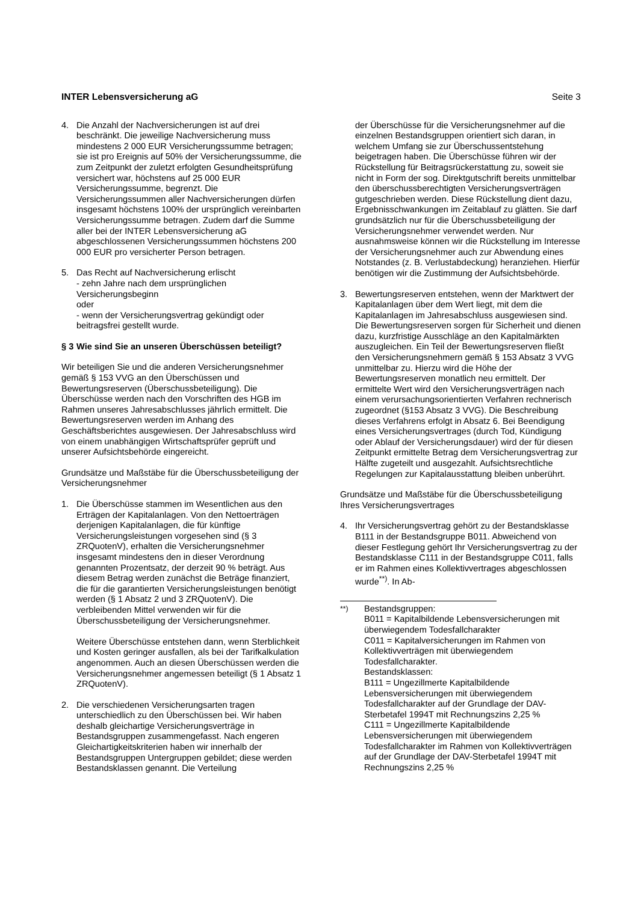INTER Lebensversicherung aG Seite 3
4. Die Anzahl der Nachversicherungen ist auf drei beschränkt. Die jeweilige Nachversicherung muss mindestens 2 000 EUR Versicherungssumme betragen; sie ist pro Ereignis auf 50% der Versicherungssumme, die zum Zeitpunkt der zuletzt erfolgten Gesundheitsprüfung versichert war, höchstens auf 25 000 EUR Versicherungssumme, begrenzt. Die Versicherungssummen aller Nachversicherungen dürfen insgesamt höchstens 100% der ursprünglich vereinbarten Versicherungssumme betragen. Zudem darf die Summe aller bei der INTER Lebensversicherung aG abgeschlossenen Versicherungssummen höchstens 200 000 EUR pro versicherter Person betragen.
5. Das Recht auf Nachversicherung erlischt
- zehn Jahre nach dem ursprünglichen Versicherungsbeginn
oder
- wenn der Versicherungsvertrag gekündigt oder beitragsfrei gestellt wurde.
§ 3 Wie sind Sie an unseren Überschüssen beteiligt?
Wir beteiligen Sie und die anderen Versicherungsnehmer gemäß § 153 VVG an den Überschüssen und Bewertungsreserven (Überschussbeteiligung). Die Überschüsse werden nach den Vorschriften des HGB im Rahmen unseres Jahresabschlusses jährlich ermittelt. Die Bewertungsreserven werden im Anhang des Geschäftsberichtes ausgewiesen. Der Jahresabschluss wird von einem unabhängigen Wirtschaftsprüfer geprüft und unserer Aufsichtsbehörde eingereicht.
Grundsätze und Maßstäbe für die Überschussbeteiligung der Versicherungsnehmer
1. Die Überschüsse stammen im Wesentlichen aus den Erträgen der Kapitalanlagen. Von den Nettoerträgen derjenigen Kapitalanlagen, die für künftige Versicherungsleistungen vorgesehen sind (§ 3 ZRQuotenV), erhalten die Versicherungsnehmer insgesamt mindestens den in dieser Verordnung genannten Prozentsatz, der derzeit 90 % beträgt. Aus diesem Betrag werden zunächst die Beträge finanziert, die für die garantierten Versicherungsleistungen benötigt werden (§ 1 Absatz 2 und 3 ZRQuotenV). Die verbleibenden Mittel verwenden wir für die Überschussbeteiligung der Versicherungsnehmer.
Weitere Überschüsse entstehen dann, wenn Sterblichkeit und Kosten geringer ausfallen, als bei der Tarifkalkulation angenommen. Auch an diesen Überschüssen werden die Versicherungsnehmer angemessen beteiligt (§ 1 Absatz 1 ZRQuotenV).
2. Die verschiedenen Versicherungsarten tragen unterschiedlich zu den Überschüssen bei. Wir haben deshalb gleichartige Versicherungsverträge in Bestandsgruppen zusammengefasst. Nach engeren Gleichartigkeitskriterien haben wir innerhalb der Bestandsgruppen Untergruppen gebildet; diese werden Bestandsklassen genannt. Die Verteilung
der Überschüsse für die Versicherungsnehmer auf die einzelnen Bestandsgruppen orientiert sich daran, in welchem Umfang sie zur Überschussentstehung beigetragen haben. Die Überschüsse führen wir der Rückstellung für Beitragsrückerstattung zu, soweit sie nicht in Form der sog. Direktgutschrift bereits unmittelbar den überschussberechtigten Versicherungsverträgen gutgeschrieben werden. Diese Rückstellung dient dazu, Ergebnisschwankungen im Zeitablauf zu glätten. Sie darf grundsätzlich nur für die Überschussbeteiligung der Versicherungsnehmer verwendet werden. Nur ausnahmsweise können wir die Rückstellung im Interesse der Versicherungsnehmer auch zur Abwendung eines Notstandes (z. B. Verlustabdeckung) heranziehen. Hierfür benötigen wir die Zustimmung der Aufsichtsbehörde.
3. Bewertungsreserven entstehen, wenn der Marktwert der Kapitalanlagen über dem Wert liegt, mit dem die Kapitalanlagen im Jahresabschluss ausgewiesen sind. Die Bewertungsreserven sorgen für Sicherheit und dienen dazu, kurzfristige Ausschläge an den Kapitalmärkten auszugleichen. Ein Teil der Bewertungsreserven fließt den Versicherungsnehmern gemäß § 153 Absatz 3 VVG unmittelbar zu. Hierzu wird die Höhe der Bewertungsreserven monatlich neu ermittelt. Der ermittelte Wert wird den Versicherungsverträgen nach einem verursachungsorientierten Verfahren rechnerisch zugeordnet (§153 Absatz 3 VVG). Die Beschreibung dieses Verfahrens erfolgt in Absatz 6. Bei Beendigung eines Versicherungsvertrages (durch Tod, Kündigung oder Ablauf der Versicherungsdauer) wird der für diesen Zeitpunkt ermittelte Betrag dem Versicherungsvertrag zur Hälfte zugeteilt und ausgezahlt. Aufsichtsrechtliche Regelungen zur Kapitalausstattung bleiben unberührt.
Grundsätze und Maßstäbe für die Überschussbeteiligung Ihres Versicherungsvertrages
4. Ihr Versicherungsvertrag gehört zu der Bestandsklasse B111 in der Bestandsgruppe B011. Abweichend von dieser Festlegung gehört Ihr Versicherungsvertrag zu der Bestandsklasse C111 in der Bestandsgruppe C011, falls er im Rahmen eines Kollektivvertrages abgeschlossen wurde<sup>**)</sup>. In Ab-
<sup>**)</sup> Bestandsgruppen:
B011 = Kapitalbildende Lebensversicherungen mit überwiegendem Todesfallcharakter
C011 = Kapitalversicherungen im Rahmen von Kollektivverträgen mit überwiegendem Todesfallcharakter.
Bestandsklassen:
B111 = Ungezillmerte Kapitalbildende Lebensversicherungen mit überwiegendem Todesfallcharakter auf der Grundlage der DAV-Sterbetafel 1994T mit Rechnungszins 2,25 %
C111 = Ungezillmerte Kapitalbildende Lebensversicherungen mit überwiegendem Todesfallcharakter im Rahmen von Kollektivverträgen auf der Grundlage der DAV-Sterbetafel 1994T mit Rechnungszins 2,25 %